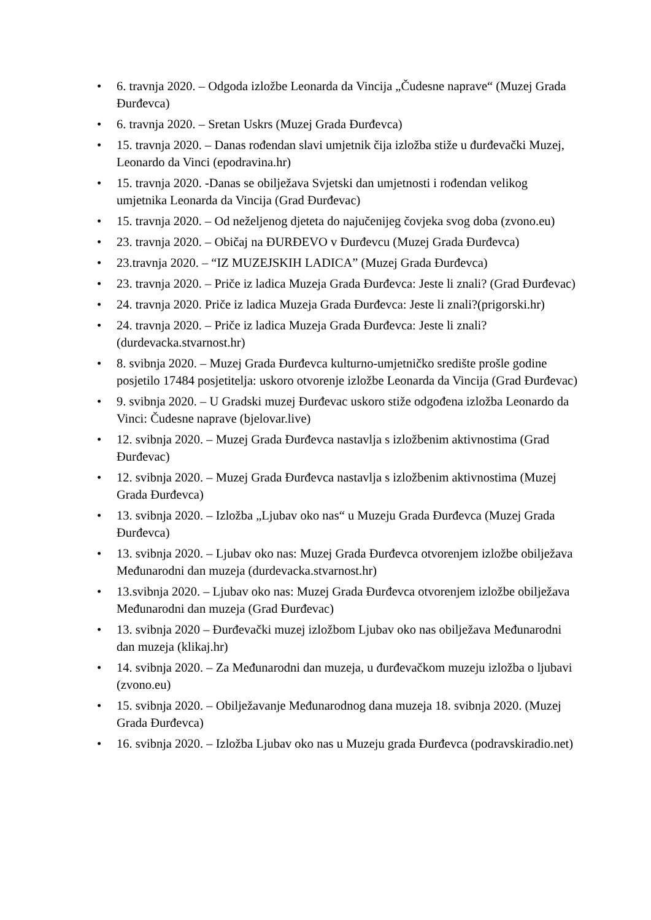• 6. travnja 2020. – Odgoda izložbe Leonarda da Vincija „Čudesne naprave“ (Muzej Grada Đurđevca)
• 6. travnja 2020. – Sretan Uskrs (Muzej Grada Đurđevca)
• 15. travnja 2020. – Danas rođendan slavi umjetnik čija izložba stiže u đurđevački Muzej, Leonardo da Vinci (epodravina.hr)
• 15. travnja 2020. -Danas se obilježava Svjetski dan umjetnosti i rođendan velikog umjetnika Leonarda da Vincija (Grad Đurđevac)
• 15. travnja 2020. – Od neželjenog djeteta do najučenijeg čovjeka svog doba (zvono.eu)
• 23. travnja 2020. – Običaj na ĐURĐEVO v Đurđevcu (Muzej Grada Đurđevca)
• 23.travnja 2020. – “IZ MUZEJSKIH LADICA” (Muzej Grada Đurđevca)
• 23. travnja 2020. – Priče iz ladica Muzeja Grada Đurđevca: Jeste li znali? (Grad Đurđevac)
• 24. travnja 2020. Priče iz ladica Muzeja Grada Đurđevca: Jeste li znali?(prigorski.hr)
• 24. travnja 2020. – Priče iz ladica Muzeja Grada Đurđevca: Jeste li znali? (durdevacka.stvarnost.hr)
• 8. svibnja 2020. – Muzej Grada Đurđevca kulturno-umjetničko središte prošle godine posjetilo 17484 posjetitelja: uskoro otvorenje izložbe Leonarda da Vincija (Grad Đurđevac)
• 9. svibnja 2020. – U Gradski muzej Đurđevac uskoro stiže odgođena izložba Leonardo da Vinci: Čudesne naprave (bjelovar.live)
• 12. svibnja 2020. – Muzej Grada Đurđevca nastavlja s izložbenim aktivnostima (Grad Đurđevac)
• 12. svibnja 2020. – Muzej Grada Đurđevca nastavlja s izložbenim aktivnostima (Muzej Grada Đurđevca)
• 13. svibnja 2020. – Izložba „Ljubav oko nas“ u Muzeju Grada Đurđevca (Muzej Grada Đurđevca)
• 13. svibnja 2020. – Ljubav oko nas: Muzej Grada Đurđevca otvorenjem izložbe obilježava Međunarodni dan muzeja (durdevacka.stvarnost.hr)
• 13.svibnja 2020. – Ljubav oko nas: Muzej Grada Đurđevca otvorenjem izložbe obilježava Međunarodni dan muzeja (Grad Đurđevac)
• 13. svibnja 2020 – Đurđevački muzej izložbom Ljubav oko nas obilježava Međunarodni dan muzeja (klikaj.hr)
• 14. svibnja 2020. – Za Međunarodni dan muzeja, u đurđevačkom muzeju izložba o ljubavi (zvono.eu)
• 15. svibnja 2020. – Obilježavanje Međunarodnog dana muzeja 18. svibnja 2020. (Muzej Grada Đurđevca)
• 16. svibnja 2020. – Izložba Ljubav oko nas u Muzeju grada Đurđevca (podravskiradio.net)